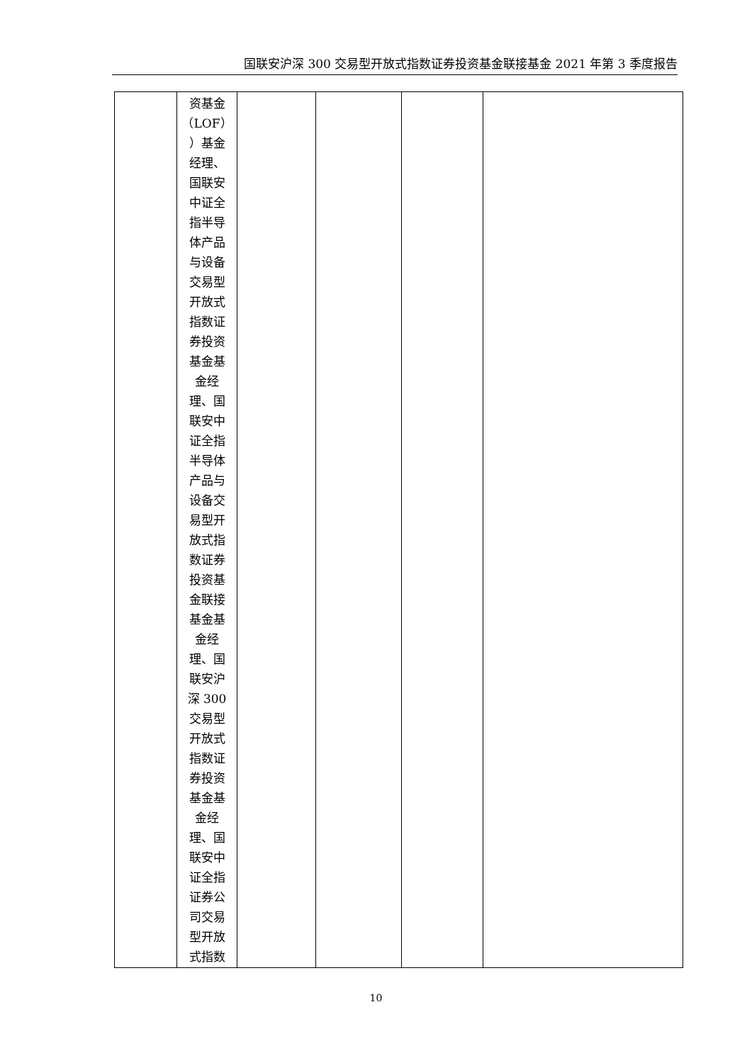国联安沪深 300 交易型开放式指数证券投资基金联接基金 2021 年第 3 季度报告
| | 资基金 （LOF） ）基金 经理、 国联安 中证全 指半导 体产品 与设备 交易型 开放式 指数证 券投资 基金基 金经 理、国 联安中 证全指 半导体 产品与 设备交 易型开 放式指 数证券 投资基 金联接 基金基 金经 理、国 联安沪 深 300 交易型 开放式 指数证 券投资 基金基 金经 理、国 联安中 证全指 证券公 司交易 型开放 式指数 | | | | |
10